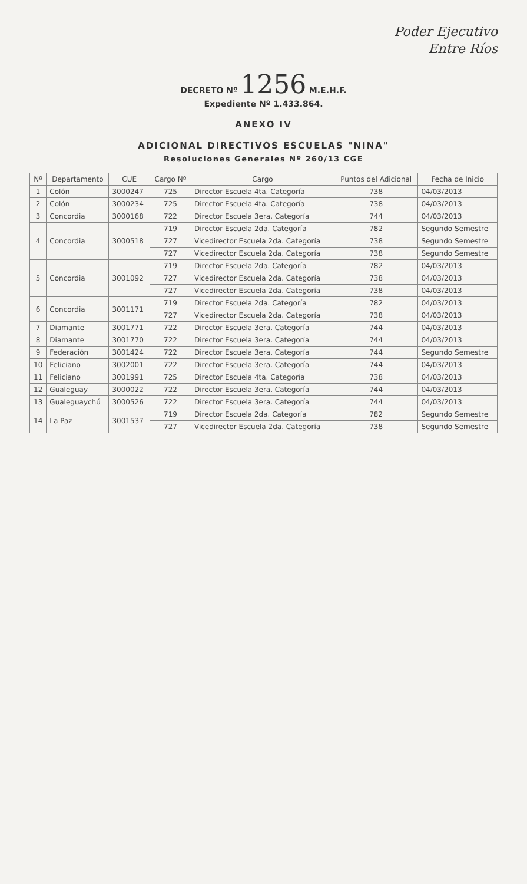Poder Ejecutivo
Entre Ríos
DECRETO Nº 1256 M.E.H.F.
Expediente Nº 1.433.864.
ANEXO IV
ADICIONAL DIRECTIVOS ESCUELAS "NINA"
Resoluciones Generales Nº 260/13 CGE
| Nº | Departamento | CUE | Cargo Nº | Cargo | Puntos del Adicional | Fecha de Inicio |
| --- | --- | --- | --- | --- | --- | --- |
| 1 | Colón | 3000247 | 725 | Director Escuela 4ta. Categoría | 738 | 04/03/2013 |
| 2 | Colón | 3000234 | 725 | Director Escuela 4ta. Categoría | 738 | 04/03/2013 |
| 3 | Concordia | 3000168 | 722 | Director Escuela 3era. Categoría | 744 | 04/03/2013 |
| 4 | Concordia | 3000518 | 719 | Director Escuela 2da. Categoría | 782 | Segundo Semestre |
| | | | 727 | Vicedirector Escuela 2da. Categoría | 738 | Segundo Semestre |
| | | | 727 | Vicedirector Escuela 2da. Categoría | 738 | Segundo Semestre |
| 5 | Concordia | 3001092 | 719 | Director Escuela 2da. Categoría | 782 | 04/03/2013 |
| | | | 727 | Vicedirector Escuela 2da. Categoría | 738 | 04/03/2013 |
| | | | 727 | Vicedirector Escuela 2da. Categoría | 738 | 04/03/2013 |
| 6 | Concordia | 3001171 | 719 | Director Escuela 2da. Categoría | 782 | 04/03/2013 |
| | | | 727 | Vicedirector Escuela 2da. Categoría | 738 | 04/03/2013 |
| 7 | Diamante | 3001771 | 722 | Director Escuela 3era. Categoría | 744 | 04/03/2013 |
| 8 | Diamante | 3001770 | 722 | Director Escuela 3era. Categoría | 744 | 04/03/2013 |
| 9 | Federación | 3001424 | 722 | Director Escuela 3era. Categoría | 744 | Segundo Semestre |
| 10 | Feliciano | 3002001 | 722 | Director Escuela 3era. Categoría | 744 | 04/03/2013 |
| 11 | Feliciano | 3001991 | 725 | Director Escuela 4ta. Categoría | 738 | 04/03/2013 |
| 12 | Gualeguay | 3000022 | 722 | Director Escuela 3era. Categoría | 744 | 04/03/2013 |
| 13 | Gualeguaychú | 3000526 | 722 | Director Escuela 3era. Categoría | 744 | 04/03/2013 |
| 14 | La Paz | 3001537 | 719 | Director Escuela 2da. Categoría | 782 | Segundo Semestre |
| | | | 727 | Vicedirector Escuela 2da. Categoría | 738 | Segundo Semestre |